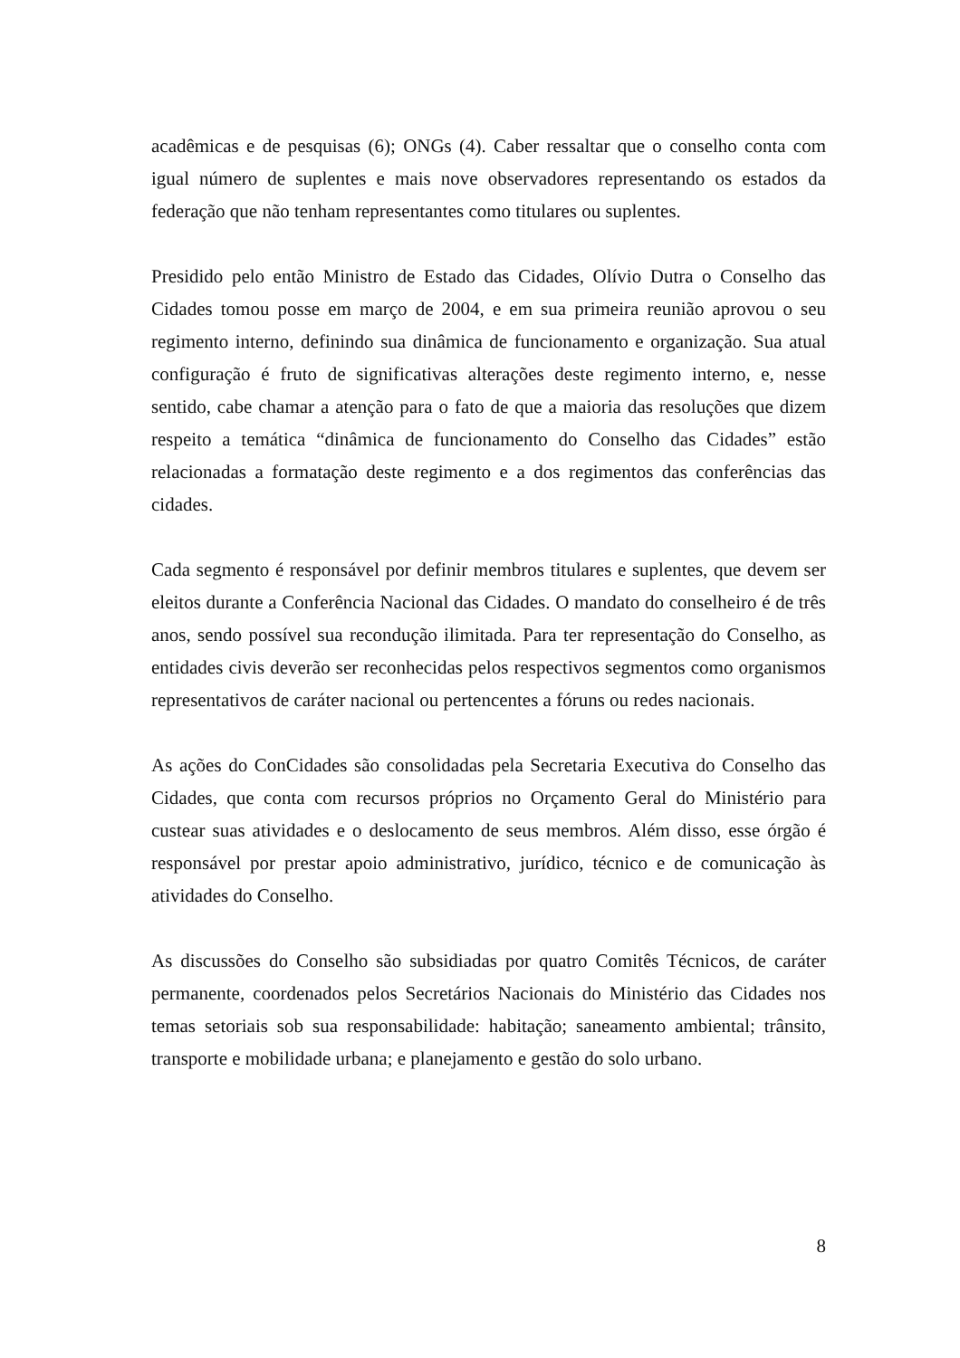acadêmicas e de pesquisas (6); ONGs (4). Caber ressaltar que o conselho conta com igual número de suplentes e mais nove observadores representando os estados da federação que não tenham representantes como titulares ou suplentes.
Presidido pelo então Ministro de Estado das Cidades, Olívio Dutra o Conselho das Cidades tomou posse em março de 2004, e em sua primeira reunião aprovou o seu regimento interno, definindo sua dinâmica de funcionamento e organização. Sua atual configuração é fruto de significativas alterações deste regimento interno, e, nesse sentido, cabe chamar a atenção para o fato de que a maioria das resoluções que dizem respeito a temática “dinâmica de funcionamento do Conselho das Cidades” estão relacionadas a formatação deste regimento e a dos regimentos das conferências das cidades.
Cada segmento é responsável por definir membros titulares e suplentes, que devem ser eleitos durante a Conferência Nacional das Cidades. O mandato do conselheiro é de três anos, sendo possível sua recondução ilimitada. Para ter representação do Conselho, as entidades civis deverão ser reconhecidas pelos respectivos segmentos como organismos representativos de caráter nacional ou pertencentes a fóruns ou redes nacionais.
As ações do ConCidades são consolidadas pela Secretaria Executiva do Conselho das Cidades, que conta com recursos próprios no Orçamento Geral do Ministério para custear suas atividades e o deslocamento de seus membros. Além disso, esse órgão é responsável por prestar apoio administrativo, jurídico, técnico e de comunicação às atividades do Conselho.
As discussões do Conselho são subsidiadas por quatro Comitês Técnicos, de caráter permanente, coordenados pelos Secretários Nacionais do Ministério das Cidades nos temas setoriais sob sua responsabilidade: habitação; saneamento ambiental; trânsito, transporte e mobilidade urbana; e planejamento e gestão do solo urbano.
8